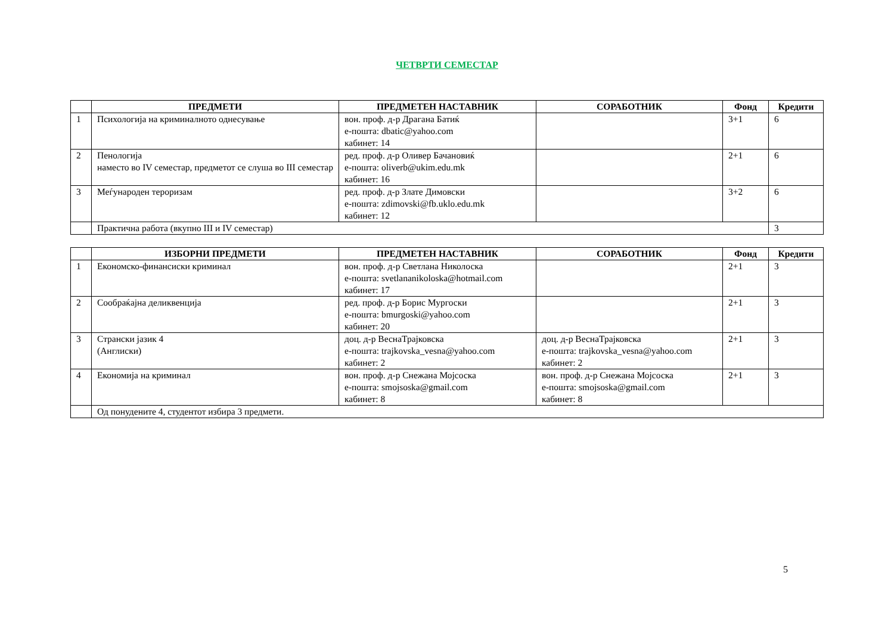ЧЕТВРТИ СЕМЕСТАР
| | ПРЕДМЕТИ | ПРЕДМЕТЕН НАСТАВНИК | СОРАБОТНИК | Фонд | Кредити |
| --- | --- | --- | --- | --- | --- |
| 1 | Психологија на криминалното однесување | вон. проф. д-р Драгана Батиќ е-пошта: dbatic@yahoo.com кабинет: 14 | | 3+1 | 6 |
| 2 | Пенологија наместо во IV семестар, предметот се слуша во III семестар | ред. проф. д-р Оливер Бачановиќ е-пошта: oliverb@ukim.edu.mk кабинет: 16 | | 2+1 | 6 |
| 3 | Меѓународен тероризам | ред. проф. д-р Злате Димовски е-пошта: zdimovski@fb.uklo.edu.mk кабинет: 12 | | 3+2 | 6 |
| | Практична работа (вкупно III и IV семестар) | | | | 3 |
| | ИЗБОРНИ ПРЕДМЕТИ | ПРЕДМЕТЕН НАСТАВНИК | СОРАБОТНИК | Фонд | Кредити |
| --- | --- | --- | --- | --- | --- |
| 1 | Економско-финансиски криминал | вон. проф. д-р Светлана Николоска е-пошта: svetlananikoloska@hotmail.com кабинет: 17 | | 2+1 | 3 |
| 2 | Сообраќајна деликвенција | ред. проф. д-р Борис Мургоски е-пошта: bmurgoski@yahoo.com кабинет: 20 | | 2+1 | 3 |
| 3 | Странски јазик 4 (Англиски) | доц. д-р ВеснаТрајковска е-пошта: trajkovska_vesna@yahoo.com кабинет: 2 | доц. д-р ВеснаТрајковска е-пошта: trajkovska_vesna@yahoo.com кабинет: 2 | 2+1 | 3 |
| 4 | Економија на криминал | вон. проф. д-р Снежана Мојсоска е-пошта: smojsoska@gmail.com кабинет: 8 | вон. проф. д-р Снежана Мојсоска е-пошта: smojsoska@gmail.com кабинет: 8 | 2+1 | 3 |
| | Од понудените 4, студентот избира 3 предмети. | | | | |
5